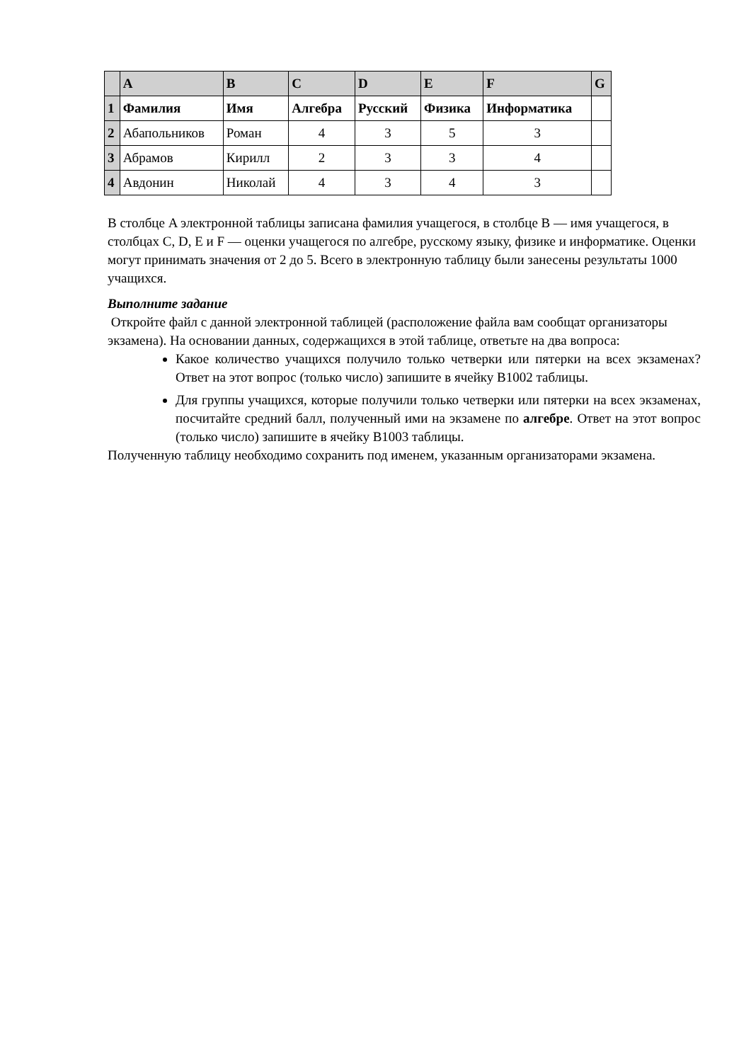| | A | B | C | D | E | F | G |
| --- | --- | --- | --- | --- | --- | --- | --- |
| 1 | Фамилия | Имя | Алгебра | Русский | Физика | Информатика | |
| 2 | Абапольников | Роман | 4 | 3 | 5 | 3 | |
| 3 | Абрамов | Кирилл | 2 | 3 | 3 | 4 | |
| 4 | Авдонин | Николай | 4 | 3 | 4 | 3 | |
В столбце A электронной таблицы записана фамилия учащегося, в столбце B — имя учащегося, в столбцах C, D, E и F — оценки учащегося по алгебре, русскому языку, физике и информатике. Оценки могут принимать значения от 2 до 5. Всего в электронную таблицу были занесены результаты 1000 учащихся.
Выполните задание
Откройте файл с данной электронной таблицей (расположение файла вам сообщат организаторы экзамена). На основании данных, содержащихся в этой таблице, ответьте на два вопроса:
Какое количество учащихся получило только четверки или пятерки на всех экзаменах? Ответ на этот вопрос (только число) запишите в ячейку B1002 таблицы.
Для группы учащихся, которые получили только четверки или пятерки на всех экзаменах, посчитайте средний балл, полученный ими на экзамене по алгебре. Ответ на этот вопрос (только число) запишите в ячейку B1003 таблицы.
Полученную таблицу необходимо сохранить под именем, указанным организаторами экзамена.